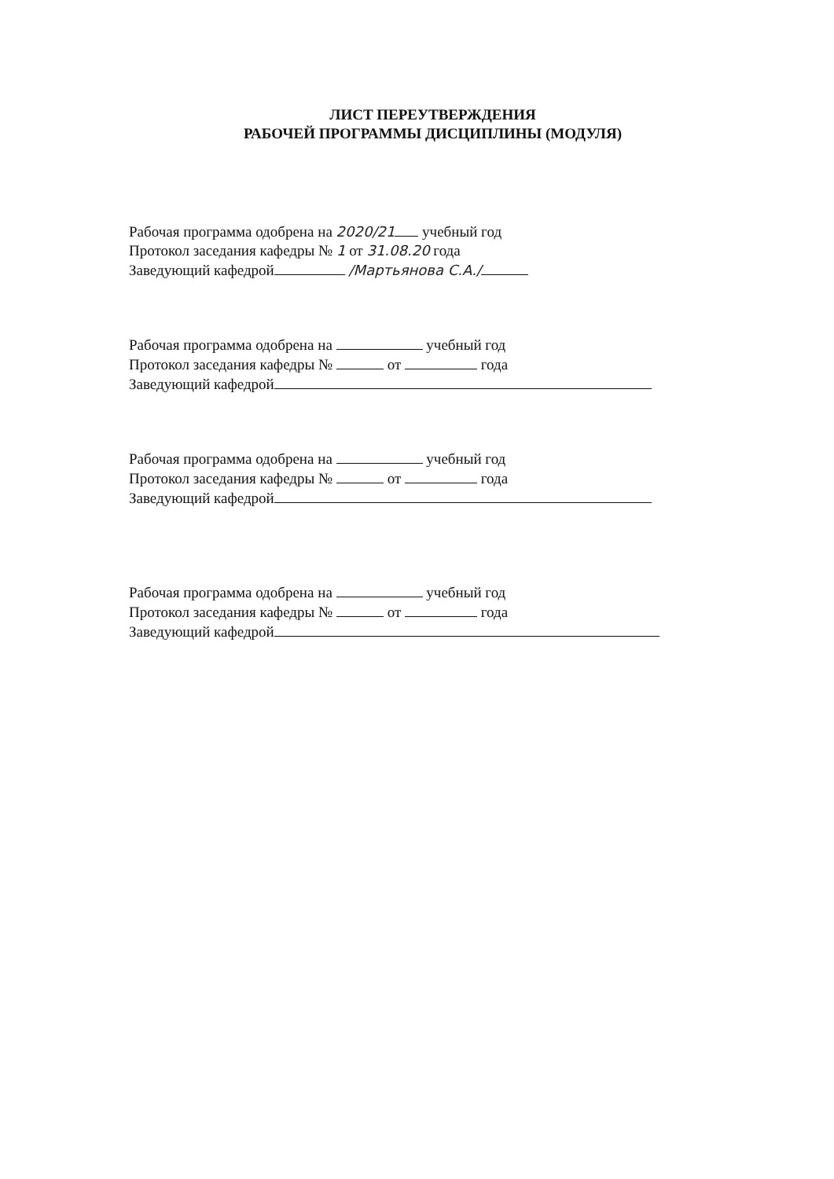ЛИСТ ПЕРЕУТВЕРЖДЕНИЯ
РАБОЧЕЙ ПРОГРАММЫ ДИСЦИПЛИНЫ (МОДУЛЯ)
Рабочая программа одобрена на 2020/21 учебный год
Протокол заседания кафедры № 1 от 31.08.20 года
Заведующий кафедрой /Мартьянова С.А./
Рабочая программа одобрена на учебный год
Протокол заседания кафедры № от года
Заведующий кафедрой
Рабочая программа одобрена на учебный год
Протокол заседания кафедры № от года
Заведующий кафедрой
Рабочая программа одобрена на учебный год
Протокол заседания кафедры № от года
Заведующий кафедрой